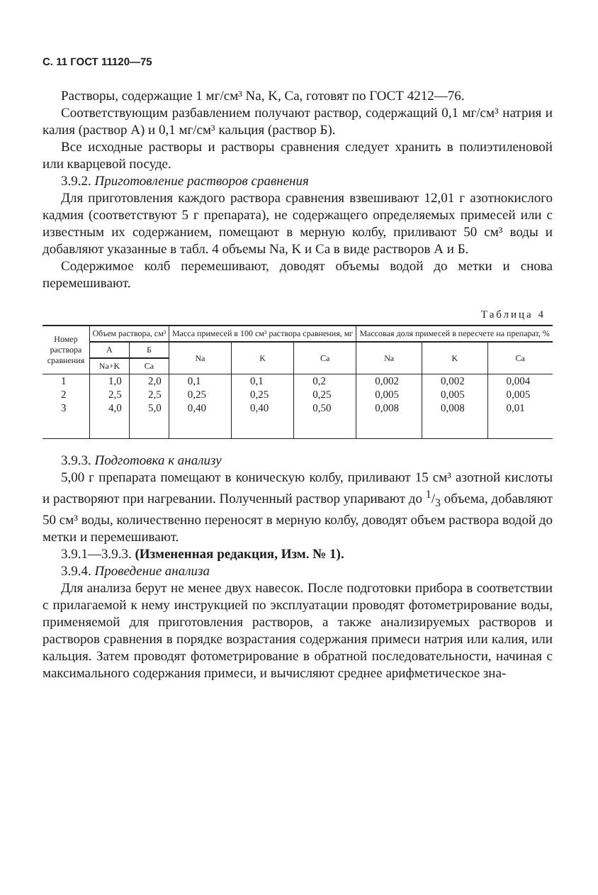С. 11 ГОСТ 11120—75
Растворы, содержащие 1 мг/см³ Na, K, Ca, готовят по ГОСТ 4212—76.
Соответствующим разбавлением получают раствор, содержащий 0,1 мг/см³ натрия и калия (раствор А) и 0,1 мг/см³ кальция (раствор Б).
Все исходные растворы и растворы сравнения следует хранить в полиэтиленовой или кварцевой посуде.
3.9.2. Приготовление растворов сравнения
Для приготовления каждого раствора сравнения взвешивают 12,01 г азотнокислого кадмия (соответствуют 5 г препарата), не содержащего определяемых примесей или с известным их содержанием, помещают в мерную колбу, приливают 50 см³ воды и добавляют указанные в табл. 4 объемы Na, K и Ca в виде растворов А и Б.
Содержимое колб перемешивают, доводят объемы водой до метки и снова перемешивают.
Таблица 4
| Номер раствора сравнения | Объем раствора, см³ | | Масса примесей в 100 см³ раствора сравнения, мг | | | Массовая доля примесей в пересчете на препарат, % | | |
| --- | --- | --- | --- | --- | --- | --- | --- | --- |
| | А | Б | Na | K | Ca | Na | K | Ca |
| | Na+K | Ca | | | | | | |
| 1 2 3 | 1,0 2,5 4,0 | 2,0 2,5 5,0 | 0,1 0,25 0,40 | 0,1 0,25 0,40 | 0,2 0,25 0,50 | 0,002 0,005 0,008 | 0,002 0,005 0,008 | 0,004 0,005 0,01 |
3.9.3. Подготовка к анализу
5,00 г препарата помещают в коническую колбу, приливают 15 см³ азотной кислоты и растворяют при нагревании. Полученный раствор упаривают до 1/3 объема, добавляют 50 см³ воды, количественно переносят в мерную колбу, доводят объем раствора водой до метки и перемешивают.
3.9.1—3.9.3. (Измененная редакция, Изм. № 1).
3.9.4. Проведение анализа
Для анализа берут не менее двух навесок. После подготовки прибора в соответствии с прилагаемой к нему инструкцией по эксплуатации проводят фотометрирование воды, применяемой для приготовления растворов, а также анализируемых растворов и растворов сравнения в порядке возрастания содержания примеси натрия или калия, или кальция. Затем проводят фотометрирование в обратной последовательности, начиная с максимального содержания примеси, и вычисляют среднее арифметическое зна-